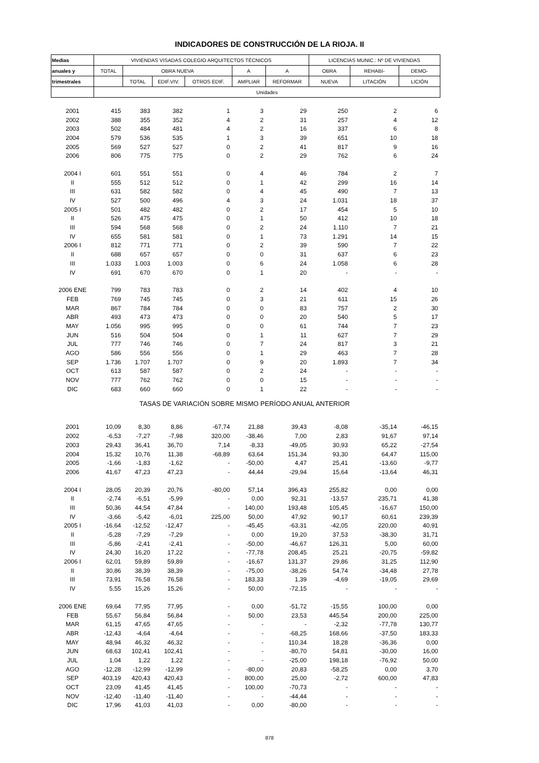INDICADORES DE CONSTRUCCIÓN DE LA RIOJA. II
| Medias | VIVIENDAS VISADAS COLEGIO ARQUITECTOS TÉCNICOS | | | | | | LICENCIAS MUNIC.: Nº DE VIVIENDAS | | |
| --- | --- | --- | --- | --- | --- | --- | --- | --- | --- |
| anuales y | TOTAL | OBRA NUEVA | | | A | A | OBRA | REHABI- | DEMO- |
| trimestrales | | TOTAL | EDIF.VIV. | OTROS EDIF. | AMPLIAR | REFORMAR | NUEVA | LITACIÓN | LICIÓN |
| | Unidades | | | | | | | | |
| 2001 | 415 | 383 | 382 | 1 | 3 | 29 | 250 | 2 | 6 |
| 2002 | 388 | 355 | 352 | 4 | 2 | 31 | 257 | 4 | 12 |
| 2003 | 502 | 484 | 481 | 4 | 2 | 16 | 337 | 6 | 8 |
| 2004 | 579 | 536 | 535 | 1 | 3 | 39 | 651 | 10 | 18 |
| 2005 | 569 | 527 | 527 | 0 | 2 | 41 | 817 | 9 | 16 |
| 2006 | 806 | 775 | 775 | 0 | 2 | 29 | 762 | 6 | 24 |
| 2004 I | 601 | 551 | 551 | 0 | 4 | 46 | 784 | 2 | 7 |
| II | 555 | 512 | 512 | 0 | 1 | 42 | 299 | 16 | 14 |
| III | 631 | 582 | 582 | 0 | 4 | 45 | 490 | 7 | 13 |
| IV | 527 | 500 | 496 | 4 | 3 | 24 | 1.031 | 18 | 37 |
| 2005 I | 501 | 482 | 482 | 0 | 2 | 17 | 454 | 5 | 10 |
| II | 526 | 475 | 475 | 0 | 1 | 50 | 412 | 10 | 18 |
| III | 594 | 568 | 568 | 0 | 2 | 24 | 1.110 | 7 | 21 |
| IV | 655 | 581 | 581 | 0 | 1 | 73 | 1.291 | 14 | 15 |
| 2006 I | 812 | 771 | 771 | 0 | 2 | 39 | 590 | 7 | 22 |
| II | 688 | 657 | 657 | 0 | 0 | 31 | 637 | 6 | 23 |
| III | 1.033 | 1.003 | 1.003 | 0 | 6 | 24 | 1.058 | 6 | 28 |
| IV | 691 | 670 | 670 | 0 | 1 | 20 | - | - | - |
| 2006 ENE | 799 | 783 | 783 | 0 | 2 | 14 | 402 | 4 | 10 |
| FEB | 769 | 745 | 745 | 0 | 3 | 21 | 611 | 15 | 26 |
| MAR | 867 | 784 | 784 | 0 | 0 | 83 | 757 | 2 | 30 |
| ABR | 493 | 473 | 473 | 0 | 0 | 20 | 540 | 5 | 17 |
| MAY | 1.056 | 995 | 995 | 0 | 0 | 61 | 744 | 7 | 23 |
| JUN | 516 | 504 | 504 | 0 | 1 | 11 | 627 | 7 | 29 |
| JUL | 777 | 746 | 746 | 0 | 7 | 24 | 817 | 3 | 21 |
| AGO | 586 | 556 | 556 | 0 | 1 | 29 | 463 | 7 | 28 |
| SEP | 1.736 | 1.707 | 1.707 | 0 | 9 | 20 | 1.893 | 7 | 34 |
| OCT | 613 | 587 | 587 | 0 | 2 | 24 | - | - | - |
| NOV | 777 | 762 | 762 | 0 | 0 | 15 | - | - | - |
| DIC | 683 | 660 | 660 | 0 | 1 | 22 | - | - | - |
| TASAS DE VARIACIÓN SOBRE MISMO PERÍODO ANUAL ANTERIOR | | | | | | | | | |
| 2001 | 10,09 | 8,30 | 8,86 | -67,74 | 21,88 | 39,43 | -8,08 | -35,14 | -46,15 |
| 2002 | -6,53 | -7,27 | -7,98 | 320,00 | -38,46 | 7,00 | 2,83 | 91,67 | 97,14 |
| 2003 | 29,43 | 36,41 | 36,70 | 7,14 | -8,33 | -49,05 | 30,93 | 65,22 | -27,54 |
| 2004 | 15,32 | 10,76 | 11,38 | -68,89 | 63,64 | 151,34 | 93,30 | 64,47 | 115,00 |
| 2005 | -1,66 | -1,83 | -1,62 | - | -50,00 | 4,47 | 25,41 | -13,60 | -9,77 |
| 2006 | 41,67 | 47,23 | 47,23 | - | 44,44 | -29,94 | 15,64 | -13,64 | 46,31 |
| 2004 I | 28,05 | 20,39 | 20,76 | -80,00 | 57,14 | 396,43 | 255,82 | 0,00 | 0,00 |
| II | -2,74 | -6,51 | -5,99 | - | 0,00 | 92,31 | -13,57 | 235,71 | 41,38 |
| III | 50,36 | 44,54 | 47,84 | - | 140,00 | 193,48 | 105,45 | -16,67 | 150,00 |
| IV | -3,66 | -5,42 | -6,01 | 225,00 | 50,00 | 47,92 | 90,17 | 60,61 | 239,39 |
| 2005 I | -16,64 | -12,52 | -12,47 | - | -45,45 | -63,31 | -42,05 | 220,00 | 40,91 |
| II | -5,28 | -7,29 | -7,29 | - | 0,00 | 19,20 | 37,53 | -38,30 | 31,71 |
| III | -5,86 | -2,41 | -2,41 | - | -50,00 | -46,67 | 126,31 | 5,00 | 60,00 |
| IV | 24,30 | 16,20 | 17,22 | - | -77,78 | 208,45 | 25,21 | -20,75 | -59,82 |
| 2006 I | 62,01 | 59,89 | 59,89 | - | -16,67 | 131,37 | 29,86 | 31,25 | 112,90 |
| II | 30,86 | 38,39 | 38,39 | - | -75,00 | -38,26 | 54,74 | -34,48 | 27,78 |
| III | 73,91 | 76,58 | 76,58 | - | 183,33 | 1,39 | -4,69 | -19,05 | 29,69 |
| IV | 5,55 | 15,26 | 15,26 | - | 50,00 | -72,15 | - | - | - |
| 2006 ENE | 69,64 | 77,95 | 77,95 | - | 0,00 | -51,72 | -15,55 | 100,00 | 0,00 |
| FEB | 55,67 | 56,84 | 56,84 | - | 50,00 | 23,53 | 445,54 | 200,00 | 225,00 |
| MAR | 61,15 | 47,65 | 47,65 | - | - | - | -2,32 | -77,78 | 130,77 |
| ABR | -12,43 | -4,64 | -4,64 | - | - | -68,25 | 168,66 | -37,50 | 183,33 |
| MAY | 48,94 | 46,32 | 46,32 | - | - | 110,34 | 18,28 | -36,36 | 0,00 |
| JUN | 68,63 | 102,41 | 102,41 | - | - | -80,70 | 54,81 | -30,00 | 16,00 |
| JUL | 1,04 | 1,22 | 1,22 | - | - | -25,00 | 198,18 | -76,92 | 50,00 |
| AGO | -12,28 | -12,99 | -12,99 | - | -80,00 | 20,83 | -58,25 | 0,00 | 3,70 |
| SEP | 403,19 | 420,43 | 420,43 | - | 800,00 | 25,00 | -2,72 | 600,00 | 47,83 |
| OCT | 23,09 | 41,45 | 41,45 | - | 100,00 | -70,73 | - | - | - |
| NOV | -12,40 | -11,40 | -11,40 | - | - | -44,44 | - | - | - |
| DIC | 17,96 | 41,03 | 41,03 | - | 0,00 | -80,00 | - | - | - |
878